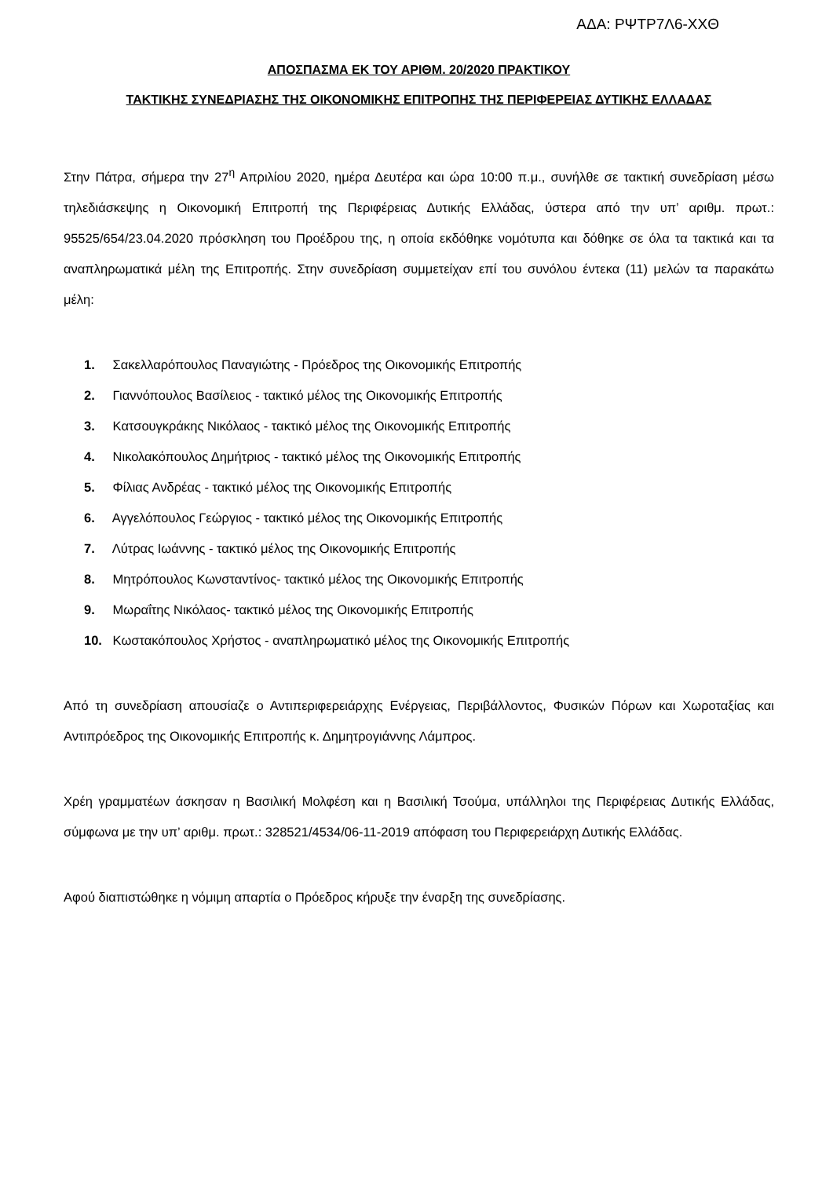ΑΔΑ: ΡΨΤΡ7Λ6-ΧΧΘ
ΑΠΟΣΠΑΣΜΑ ΕΚ ΤΟΥ ΑΡΙΘΜ. 20/2020 ΠΡΑΚΤΙΚΟΥ
ΤΑΚΤΙΚΗΣ ΣΥΝΕΔΡΙΑΣΗΣ ΤΗΣ ΟΙΚΟΝΟΜΙΚΗΣ ΕΠΙΤΡΟΠΗΣ ΤΗΣ ΠΕΡΙΦΕΡΕΙΑΣ ΔΥΤΙΚΗΣ ΕΛΛΑΔΑΣ
Στην Πάτρα, σήμερα την 27<sup>η</sup> Απριλίου 2020, ημέρα Δευτέρα και ώρα 10:00 π.μ., συνήλθε σε τακτική συνεδρίαση μέσω τηλεδιάσκεψης η Οικονομική Επιτροπή της Περιφέρειας Δυτικής Ελλάδας, ύστερα από την υπ’ αριθμ. πρωτ.: 95525/654/23.04.2020 πρόσκληση του Προέδρου της, η οποία εκδόθηκε νομότυπα και δόθηκε σε όλα τα τακτικά και τα αναπληρωματικά μέλη της Επιτροπής. Στην συνεδρίαση συμμετείχαν επί του συνόλου έντεκα (11) μελών τα παρακάτω μέλη:
1. Σακελλαρόπουλος Παναγιώτης - Πρόεδρος της Οικονομικής Επιτροπής
2. Γιαννόπουλος Βασίλειος - τακτικό μέλος της Οικονομικής Επιτροπής
3. Κατσουγκράκης Νικόλαος - τακτικό μέλος της Οικονομικής Επιτροπής
4. Νικολακόπουλος Δημήτριος - τακτικό μέλος της Οικονομικής Επιτροπής
5. Φίλιας Ανδρέας - τακτικό μέλος της Οικονομικής Επιτροπής
6. Αγγελόπουλος Γεώργιος - τακτικό μέλος της Οικονομικής Επιτροπής
7. Λύτρας Ιωάννης - τακτικό μέλος της Οικονομικής Επιτροπής
8. Μητρόπουλος Κωνσταντίνος- τακτικό μέλος της Οικονομικής Επιτροπής
9. Μωραΐτης Νικόλαος- τακτικό μέλος της Οικονομικής Επιτροπής
10. Κωστακόπουλος Χρήστος - αναπληρωματικό μέλος της Οικονομικής Επιτροπής
Από τη συνεδρίαση απουσίαζε ο Αντιπεριφερειάρχης Ενέργειας, Περιβάλλοντος, Φυσικών Πόρων και Χωροταξίας και Αντιπρόεδρος της Οικονομικής Επιτροπής κ. Δημητρογιάννης Λάμπρος.
Χρέη γραμματέων άσκησαν η Βασιλική Μολφέση και η Βασιλική Τσούμα, υπάλληλοι της Περιφέρειας Δυτικής Ελλάδας, σύμφωνα με την υπ’ αριθμ. πρωτ.: 328521/4534/06-11-2019 απόφαση του Περιφερειάρχη Δυτικής Ελλάδας.
Αφού διαπιστώθηκε η νόμιμη απαρτία ο Πρόεδρος κήρυξε την έναρξη της συνεδρίασης.